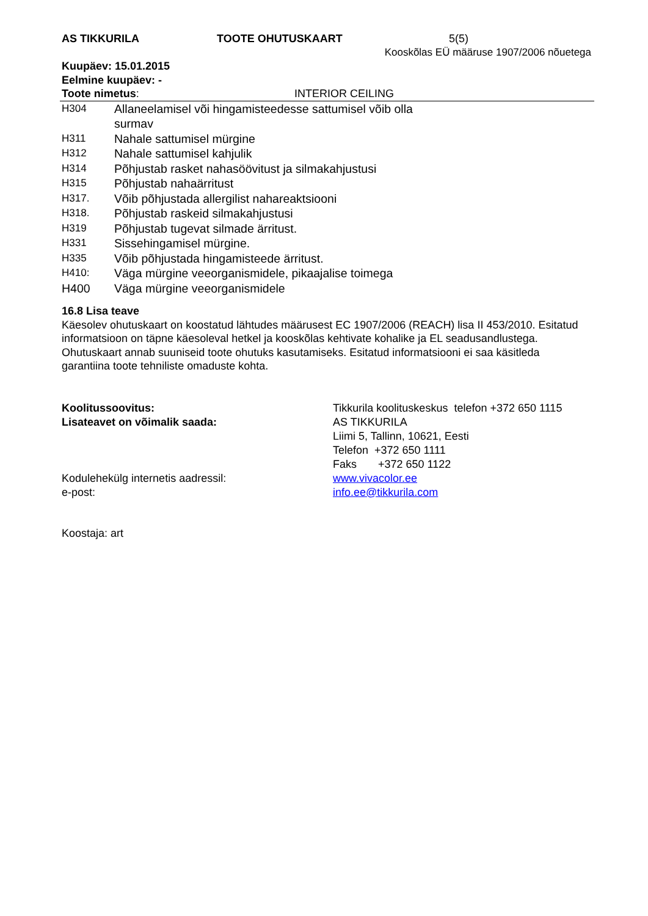AS TIKKURILA TOOTE OHUTUSKAART 5(5)
Kooskõlas EÜ määruse 1907/2006 nõuetega
Kuupäev: 15.01.2015
Eelmine kuupäev: -
Toote nimetus: INTERIOR CEILING
| H304 | Allaneelamisel või hingamisteedesse sattumisel võib olla surmav |
| H311 | Nahale sattumisel mürgine |
| H312 | Nahale sattumisel kahjulik |
| H314 | Põhjustab rasket nahasöövitust ja silmakahjustusi |
| H315 | Põhjustab nahaärritust |
| H317. | Võib põhjustada allergilist nahareaktsiooni |
| H318. | Põhjustab raskeid silmakahjustusi |
| H319 | Põhjustab tugevat silmade ärritust. |
| H331 | Sissehingamisel mürgine. |
| H335 | Võib põhjustada hingamisteede ärritust. |
| H410: | Väga mürgine veeorganismidele, pikaajalise toimega |
| H400 | Väga mürgine veeorganismidele |
16.8 Lisa teave
Käesolev ohutuskaart on koostatud lähtudes määrusest EC 1907/2006 (REACH) lisa II 453/2010. Esitatud informatsioon on täpne käesoleval hetkel ja kooskõlas kehtivate kohalike ja EL seadusandlustega. Ohutuskaart annab suuniseid toote ohutuks kasutamiseks. Esitatud informatsiooni ei saa käsitleda garantiina toote tehniliste omaduste kohta.
| Koolitussoovitus: | Tikkurila koolituskeskus telefon +372 650 1115 |
| Lisateavet on võimalik saada: | AS TIKKURILA Liimi 5, Tallinn, 10621, Eesti Telefon +372 650 1111 Faks +372 650 1122 |
| Kodulehekülg internetis aadressil: | www.vivacolor.ee |
| e-post: | info.ee@tikkurila.com |
Koostaja: art